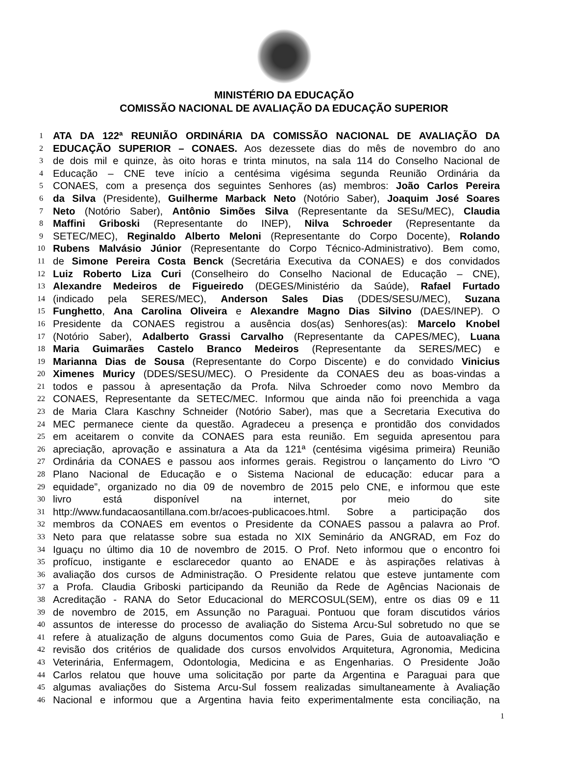MINISTÉRIO DA EDUCAÇÃO
COMISSÃO NACIONAL DE AVALIAÇÃO DA EDUCAÇÃO SUPERIOR
1 ATA DA 122ª REUNIÃO ORDINÁRIA DA COMISSÃO NACIONAL DE AVALIAÇÃO DA
2 EDUCAÇÃO SUPERIOR – CONAES. Aos dezessete dias do mês de novembro do ano
3 de dois mil e quinze, às oito horas e trinta minutos, na sala 114 do Conselho Nacional de
4 Educação – CNE teve início a centésima vigésima segunda Reunião Ordinária da
5 CONAES, com a presença dos seguintes Senhores (as) membros: João Carlos Pereira
6 da Silva (Presidente), Guilherme Marback Neto (Notório Saber), Joaquim José Soares
7 Neto (Notório Saber), Antônio Simões Silva (Representante da SESu/MEC), Claudia
8 Maffini Griboski (Representante do INEP), Nilva Schroeder (Representante da
9 SETEC/MEC), Reginaldo Alberto Meloni (Representante do Corpo Docente), Rolando
10 Rubens Malvásio Júnior (Representante do Corpo Técnico-Administrativo). Bem como,
11 de Simone Pereira Costa Benck (Secretária Executiva da CONAES) e dos convidados
12 Luiz Roberto Liza Curi (Conselheiro do Conselho Nacional de Educação – CNE),
13 Alexandre Medeiros de Figueiredo (DEGES/Ministério da Saúde), Rafael Furtado
14 (indicado pela SERES/MEC), Anderson Sales Dias (DDES/SESU/MEC), Suzana
15 Funghetto, Ana Carolina Oliveira e Alexandre Magno Dias Silvino (DAES/INEP). O
16 Presidente da CONAES registrou a ausência dos(as) Senhores(as): Marcelo Knobel
17 (Notório Saber), Adalberto Grassi Carvalho (Representante da CAPES/MEC), Luana
18 Maria Guimarães Castelo Branco Medeiros (Representante da SERES/MEC) e
19 Marianna Dias de Sousa (Representante do Corpo Discente) e do convidado Vinicius
20 Ximenes Muricy (DDES/SESU/MEC). O Presidente da CONAES deu as boas-vindas a
21 todos e passou à apresentação da Profa. Nilva Schroeder como novo Membro da
22 CONAES, Representante da SETEC/MEC. Informou que ainda não foi preenchida a vaga
23 de Maria Clara Kaschny Schneider (Notório Saber), mas que a Secretaria Executiva do
24 MEC permanece ciente da questão. Agradeceu a presença e prontidão dos convidados
25 em aceitarem o convite da CONAES para esta reunião. Em seguida apresentou para
26 apreciação, aprovação e assinatura a Ata da 121ª (centésima vigésima primeira) Reunião
27 Ordinária da CONAES e passou aos informes gerais. Registrou o lançamento do Livro “O
28 Plano Nacional de Educação e o Sistema Nacional de educação: educar para a
29 equidade”, organizado no dia 09 de novembro de 2015 pelo CNE, e informou que este
30 livro está disponível na internet, por meio do site
31 http://www.fundacaosantillana.com.br/acoes-publicacoes.html. Sobre a participação dos
32 membros da CONAES em eventos o Presidente da CONAES passou a palavra ao Prof.
33 Neto para que relatasse sobre sua estada no XIX Seminário da ANGRAD, em Foz do
34 Iguaçu no último dia 10 de novembro de 2015. O Prof. Neto informou que o encontro foi
35 profícuo, instigante e esclarecedor quanto ao ENADE e às aspirações relativas à
36 avaliação dos cursos de Administração. O Presidente relatou que esteve juntamente com
37 a Profa. Claudia Griboski participando da Reunião da Rede de Agências Nacionais de
38 Acreditação - RANA do Setor Educacional do MERCOSUL(SEM), entre os dias 09 e 11
39 de novembro de 2015, em Assunção no Paraguai. Pontuou que foram discutidos vários
40 assuntos de interesse do processo de avaliação do Sistema Arcu-Sul sobretudo no que se
41 refere à atualização de alguns documentos como Guia de Pares, Guia de autoavaliação e
42 revisão dos critérios de qualidade dos cursos envolvidos Arquitetura, Agronomia, Medicina
43 Veterinária, Enfermagem, Odontologia, Medicina e as Engenharias. O Presidente João
44 Carlos relatou que houve uma solicitação por parte da Argentina e Paraguai para que
45 algumas avaliações do Sistema Arcu-Sul fossem realizadas simultaneamente à Avaliação
46 Nacional e informou que a Argentina havia feito experimentalmente esta conciliação, na
1